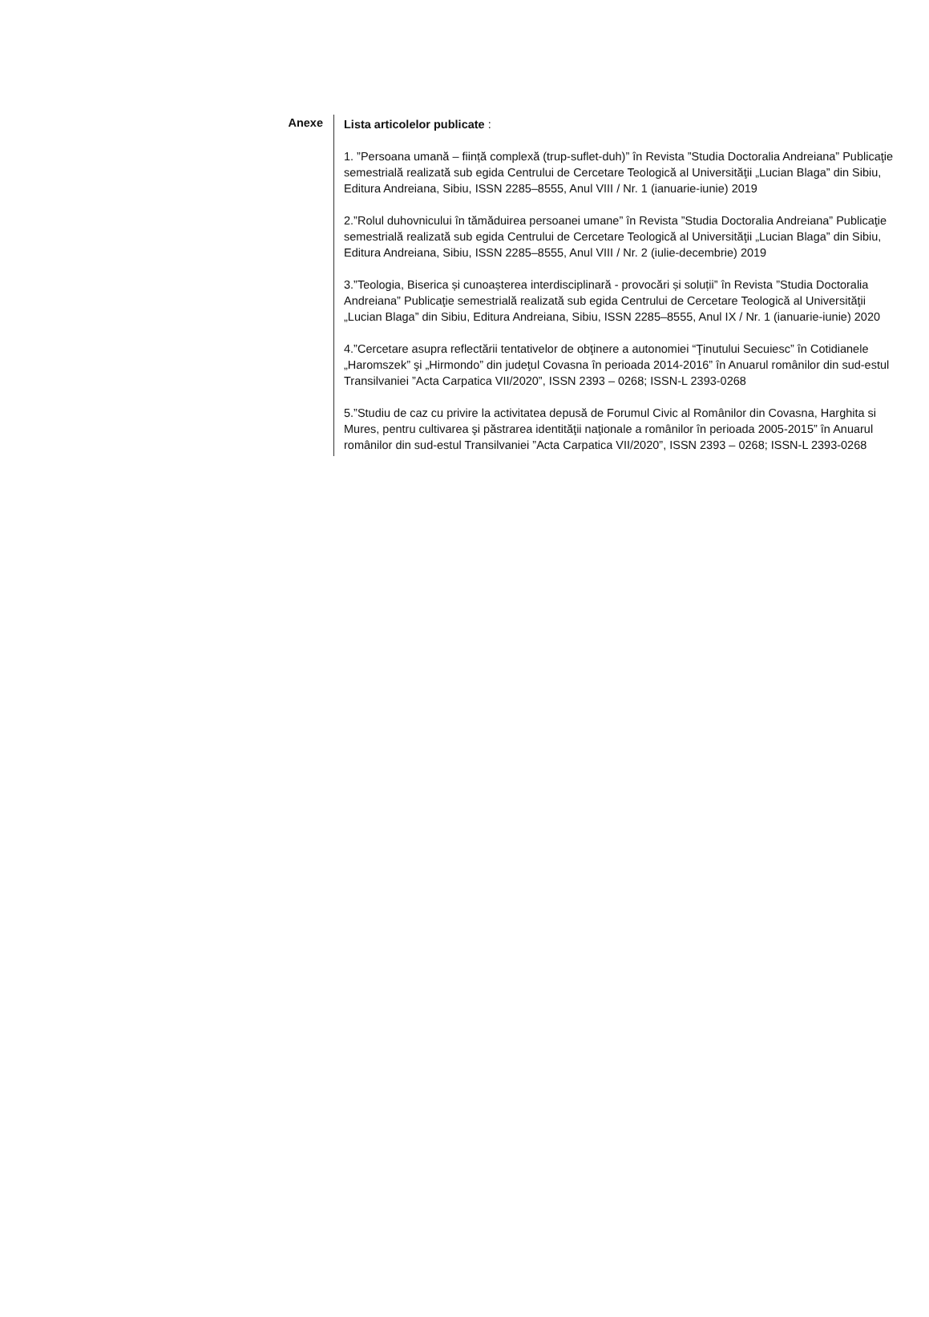Anexe
Lista articolelor publicate :
1. ”Persoana umană – ființă complexă (trup-suflet-duh)” în Revista ”Studia Doctoralia Andreiana” Publicaţie semestrială realizată sub egida Centrului de Cercetare Teologică al Universităţii „Lucian Blaga” din Sibiu, Editura Andreiana, Sibiu, ISSN 2285–8555, Anul VIII / Nr. 1 (ianuarie-iunie) 2019
2.”Rolul duhovnicului în tămăduirea persoanei umane” în Revista ”Studia Doctoralia Andreiana” Publicaţie semestrială realizată sub egida Centrului de Cercetare Teologică al Universităţii „Lucian Blaga” din Sibiu, Editura Andreiana, Sibiu, ISSN 2285–8555, Anul VIII / Nr. 2 (iulie-decembrie) 2019
3.”Teologia, Biserica și cunoașterea interdisciplinară - provocări și soluții” în Revista ”Studia Doctoralia Andreiana” Publicaţie semestrială realizată sub egida Centrului de Cercetare Teologică al Universităţii „Lucian Blaga” din Sibiu, Editura Andreiana, Sibiu, ISSN 2285–8555, Anul IX / Nr. 1 (ianuarie-iunie) 2020
4.”Cercetare asupra reflectării tentativelor de obţinere a autonomiei “Ţinutului Secuiesc” în Cotidianele „Haromszek” şi „Hirmondo” din judeţul Covasna în perioada 2014-2016” în Anuarul românilor din sud-estul Transilvaniei ”Acta Carpatica VII/2020”, ISSN 2393 – 0268; ISSN-L 2393-0268
5.”Studiu de caz cu privire la activitatea depusă de Forumul Civic al Românilor din Covasna, Harghita si Mures, pentru cultivarea şi păstrarea identităţii naţionale a românilor în perioada 2005-2015” în Anuarul românilor din sud-estul Transilvaniei ”Acta Carpatica VII/2020”, ISSN 2393 – 0268; ISSN-L 2393-0268